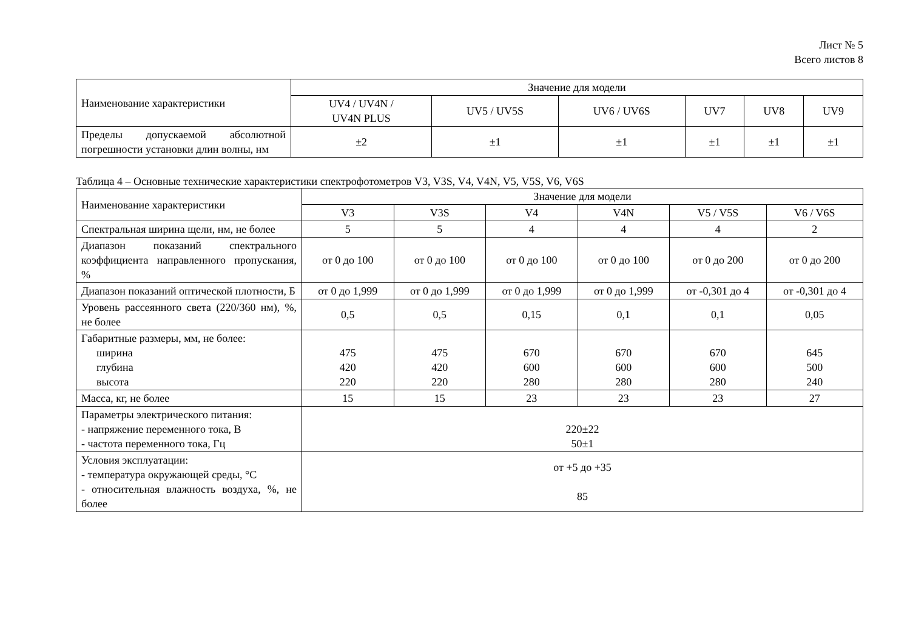Лист № 5
Всего листов 8
| Наименование характеристики | Значение для модели | | | | | |
| | UV4 / UV4N / UV4N PLUS | UV5 / UV5S | UV6 / UV6S | UV7 | UV8 | UV9 |
| Пределы допускаемой абсолютной погрешности установки длин волны, нм | ±2 | ±1 | ±1 | ±1 | ±1 | ±1 |
Таблица 4 – Основные технические характеристики спектрофотометров V3, V3S, V4, V4N, V5, V5S, V6, V6S
| Наименование характеристики | Значение для модели | | | | | |
| | V3 | V3S | V4 | V4N | V5 / V5S | V6 / V6S |
| Спектральная ширина щели, нм, не более | 5 | 5 | 4 | 4 | 4 | 2 |
| Диапазон показаний спектрального коэффициента направленного пропускания, % | от 0 до 100 | от 0 до 100 | от 0 до 100 | от 0 до 100 | от 0 до 200 | от 0 до 200 |
| Диапазон показаний оптической плотности, Б | от 0 до 1,999 | от 0 до 1,999 | от 0 до 1,999 | от 0 до 1,999 | от -0,301 до 4 | от -0,301 до 4 |
| Уровень рассеянного света (220/360 нм), %, не более | 0,5 | 0,5 | 0,15 | 0,1 | 0,1 | 0,05 |
| Габаритные размеры, мм, не более: ширина глубина высота | 475 420 220 | 475 420 220 | 670 600 280 | 670 600 280 | 670 600 280 | 645 500 240 |
| Масса, кг, не более | 15 | 15 | 23 | 23 | 23 | 27 |
| Параметры электрического питания: - напряжение переменного тока, В - частота переменного тока, Гц | 220±22 50±1 | | | | | |
| Условия эксплуатации: - температура окружающей среды, °С - относительная влажность воздуха, %, не более | от +5 до +35 85 | | | | | |